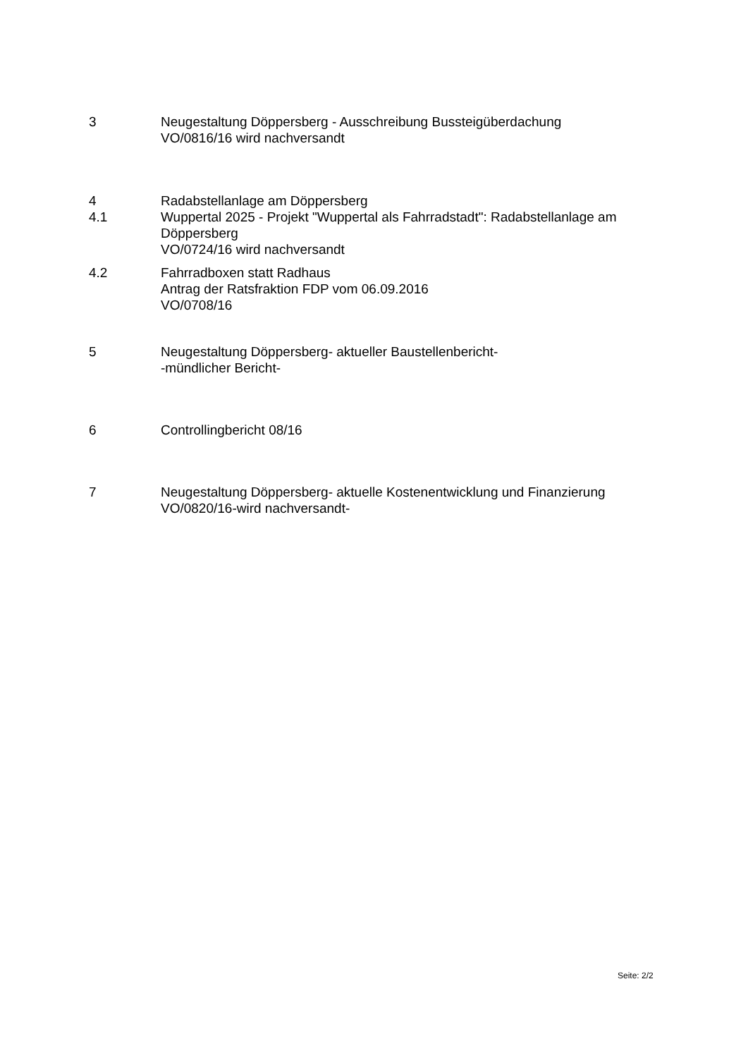3 Neugestaltung Döppersberg - Ausschreibung Bussteigüberdachung
VO/0816/16 wird nachversandt
4
4.1
Radabstellanlage am Döppersberg
Wuppertal 2025 - Projekt "Wuppertal als Fahrradstadt": Radabstellanlage am Döppersberg
VO/0724/16 wird nachversandt
4.2 Fahrradboxen statt Radhaus
Antrag der Ratsfraktion FDP vom 06.09.2016
VO/0708/16
5 Neugestaltung Döppersberg- aktueller Baustellenbericht-
-mündlicher Bericht-
6 Controllingbericht 08/16
7 Neugestaltung Döppersberg- aktuelle Kostenentwicklung und Finanzierung
VO/0820/16-wird nachversandt-
Seite: 2/2